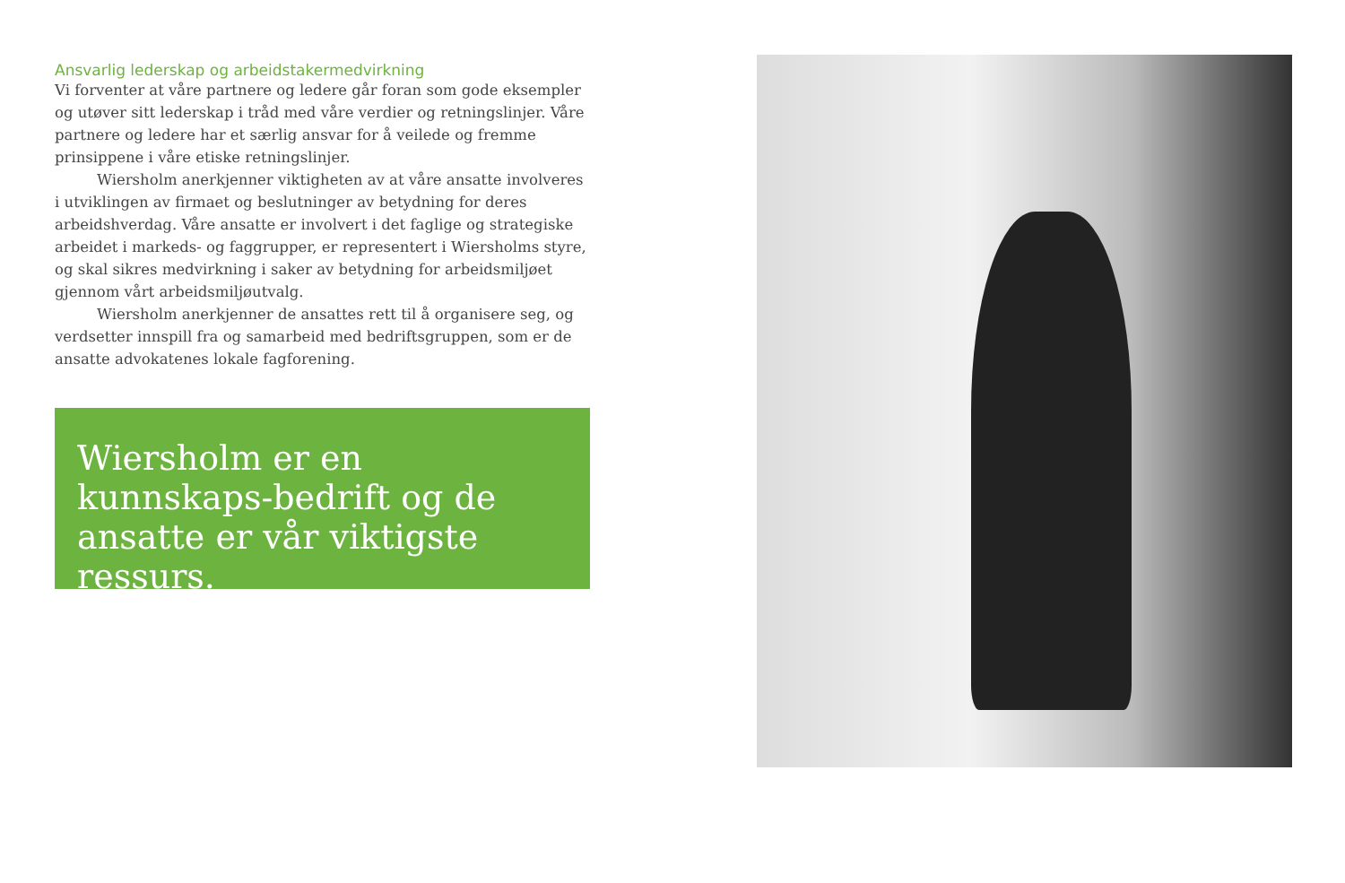Ansvarlig lederskap og arbeidstakermedvirkning
Vi forventer at våre partnere og ledere går foran som gode eksempler og utøver sitt lederskap i tråd med våre verdier og retningslinjer. Våre partnere og ledere har et særlig ansvar for å veilede og fremme prinsippene i våre etiske retningslinjer.
Wiersholm anerkjenner viktigheten av at våre ansatte involveres i utviklingen av firmaet og beslutninger av betydning for deres arbeids­hverdag. Våre ansatte er involvert i det faglige og strategiske arbeidet i markeds- og faggrupper, er representert i Wiersholms styre, og skal sikres medvirkning i saker av betydning for arbeidsmiljøet gjennom vårt arbeidsmiljøutvalg.
Wiersholm anerkjenner de ansattes rett til å organisere seg, og verdsetter innspill fra og samarbeid med bedriftsgruppen, som er de ansatte advokatenes lokale fagforening.
Wiersholm er en kunnskaps-bedrift og de ansatte er vår viktigste ressurs.